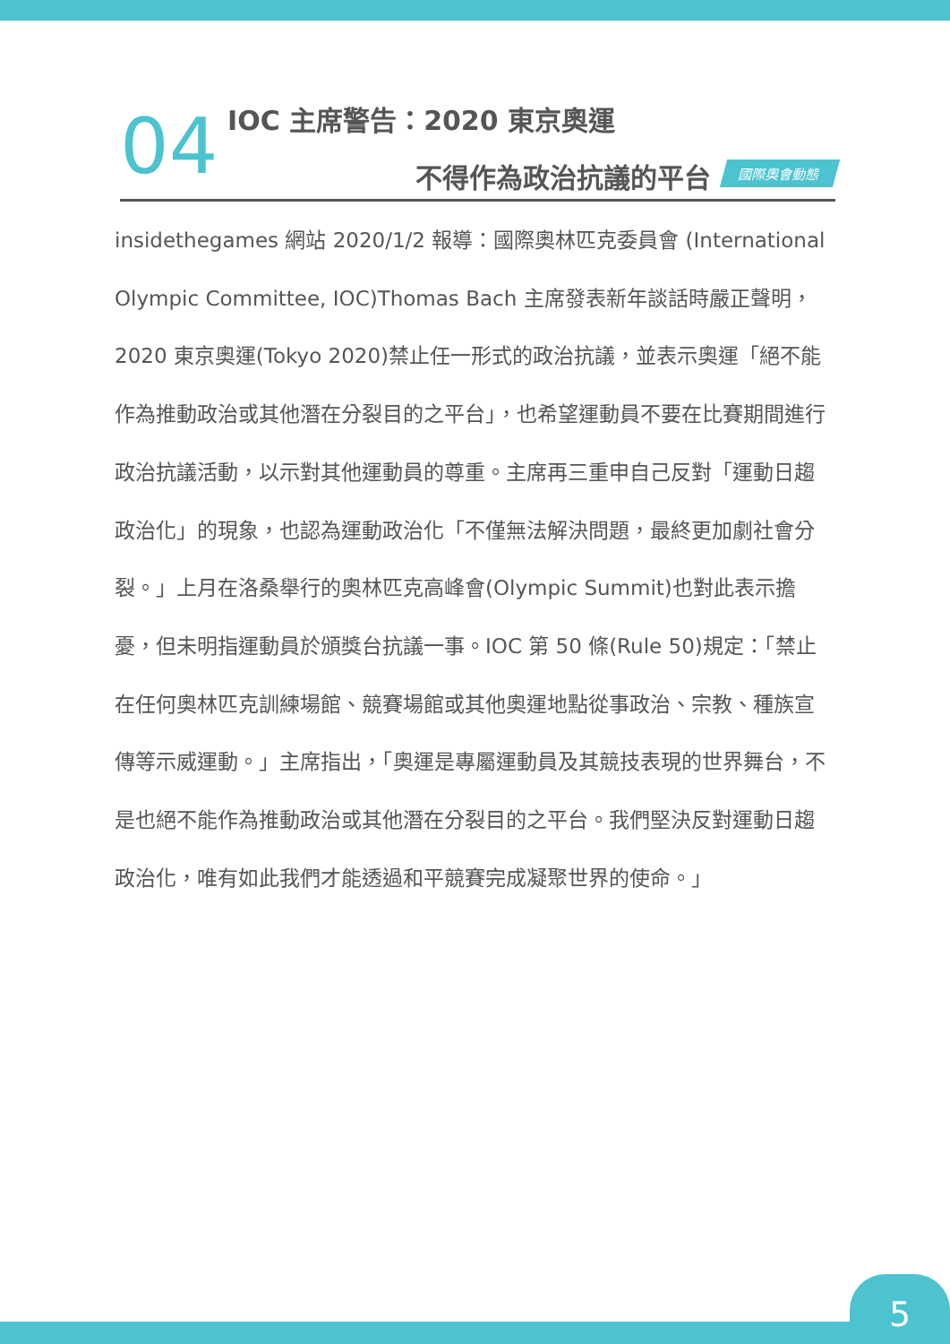04
IOC 主席警告：2020 東京奧運
不得作為政治抗議的平台 國際奧會動態
insidethegames 網站 2020/1/2 報導：國際奧林匹克委員會 (International Olympic Committee, IOC)Thomas Bach 主席發表新年談話時嚴正聲明，2020 東京奧運(Tokyo 2020)禁止任一形式的政治抗議，並表示奧運「絕不能作為推動政治或其他潛在分裂目的之平台」，也希望運動員不要在比賽期間進行政治抗議活動，以示對其他運動員的尊重。主席再三重申自己反對「運動日趨政治化」的現象，也認為運動政治化「不僅無法解決問題，最終更加劇社會分裂。」上月在洛桑舉行的奧林匹克高峰會(Olympic Summit)也對此表示擔憂，但未明指運動員於頒獎台抗議一事。IOC 第 50 條(Rule 50)規定：「禁止在任何奧林匹克訓練場館、競賽場館或其他奧運地點從事政治、宗教、種族宣傳等示威運動。」主席指出，「奧運是專屬運動員及其競技表現的世界舞台，不是也絕不能作為推動政治或其他潛在分裂目的之平台。我們堅決反對運動日趨政治化，唯有如此我們才能透過和平競賽完成凝聚世界的使命。」
5